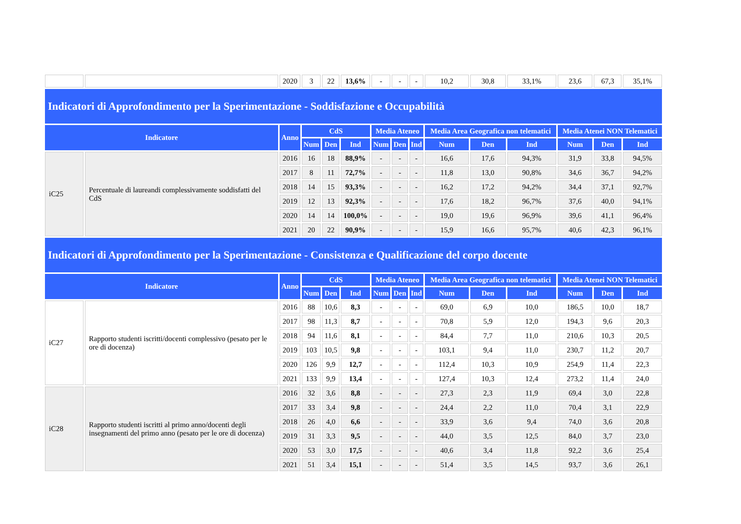| | | 2020 | 3 | 22 | 13,6% | - | - | - | 10,2 | 30,8 | 33,1% | 23,6 | 67,3 | 35,1% |
| Indicatori di Approfondimento per la Sperimentazione - Soddisfazione e Occupabilità | | | | | | | | | | | | | | |
| Indicatore | | Anno | CdS | | | Media Ateneo | | | Media Area Geografica non telematici | | | Media Atenei NON Telematici | | |
| | | | Num | Den | Ind | Num | Den | Ind | Num | Den | Ind | Num | Den | Ind |
| iC25 | Percentuale di laureandi complessivamente soddisfatti del CdS | 2016 | 16 | 18 | 88,9% | - | - | - | 16,6 | 17,6 | 94,3% | 31,9 | 33,8 | 94,5% |
| | | 2017 | 8 | 11 | 72,7% | - | - | - | 11,8 | 13,0 | 90,8% | 34,6 | 36,7 | 94,2% |
| | | 2018 | 14 | 15 | 93,3% | - | - | - | 16,2 | 17,2 | 94,2% | 34,4 | 37,1 | 92,7% |
| | | 2019 | 12 | 13 | 92,3% | - | - | - | 17,6 | 18,2 | 96,7% | 37,6 | 40,0 | 94,1% |
| | | 2020 | 14 | 14 | 100,0% | - | - | - | 19,0 | 19,6 | 96,9% | 39,6 | 41,1 | 96,4% |
| | | 2021 | 20 | 22 | 90,9% | - | - | - | 15,9 | 16,6 | 95,7% | 40,6 | 42,3 | 96,1% |
| Indicatori di Approfondimento per la Sperimentazione - Consistenza e Qualificazione del corpo docente | | | | | | | | | | | | | | |
| Indicatore | | Anno | CdS | | | Media Ateneo | | | Media Area Geografica non telematici | | | Media Atenei NON Telematici | | |
| | | | Num | Den | Ind | Num | Den | Ind | Num | Den | Ind | Num | Den | Ind |
| iC27 | Rapporto studenti iscritti/docenti complessivo (pesato per le ore di docenza) | 2016 | 88 | 10,6 | 8,3 | - | - | - | 69,0 | 6,9 | 10,0 | 186,5 | 10,0 | 18,7 |
| | | 2017 | 98 | 11,3 | 8,7 | - | - | - | 70,8 | 5,9 | 12,0 | 194,3 | 9,6 | 20,3 |
| | | 2018 | 94 | 11,6 | 8,1 | - | - | - | 84,4 | 7,7 | 11,0 | 210,6 | 10,3 | 20,5 |
| | | 2019 | 103 | 10,5 | 9,8 | - | - | - | 103,1 | 9,4 | 11,0 | 230,7 | 11,2 | 20,7 |
| | | 2020 | 126 | 9,9 | 12,7 | - | - | - | 112,4 | 10,3 | 10,9 | 254,9 | 11,4 | 22,3 |
| | | 2021 | 133 | 9,9 | 13,4 | - | - | - | 127,4 | 10,3 | 12,4 | 273,2 | 11,4 | 24,0 |
| iC28 | Rapporto studenti iscritti al primo anno/docenti degli insegnamenti del primo anno (pesato per le ore di docenza) | 2016 | 32 | 3,6 | 8,8 | - | - | - | 27,3 | 2,3 | 11,9 | 69,4 | 3,0 | 22,8 |
| | | 2017 | 33 | 3,4 | 9,8 | - | - | - | 24,4 | 2,2 | 11,0 | 70,4 | 3,1 | 22,9 |
| | | 2018 | 26 | 4,0 | 6,6 | - | - | - | 33,9 | 3,6 | 9,4 | 74,0 | 3,6 | 20,8 |
| | | 2019 | 31 | 3,3 | 9,5 | - | - | - | 44,0 | 3,5 | 12,5 | 84,0 | 3,7 | 23,0 |
| | | 2020 | 53 | 3,0 | 17,5 | - | - | - | 40,6 | 3,4 | 11,8 | 92,2 | 3,6 | 25,4 |
| | | 2021 | 51 | 3,4 | 15,1 | - | - | - | 51,4 | 3,5 | 14,5 | 93,7 | 3,6 | 26,1 |